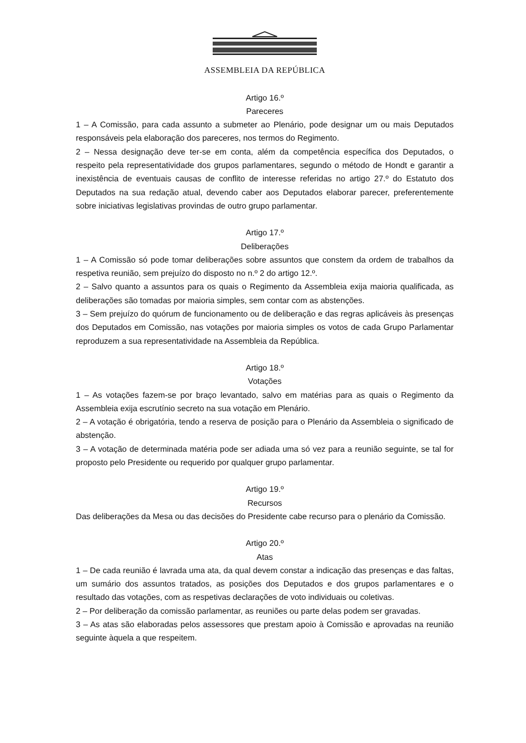ASSEMBLEIA DA REPÚBLICA
Artigo 16.º
Pareceres
1 – A Comissão, para cada assunto a submeter ao Plenário, pode designar um ou mais Deputados responsáveis pela elaboração dos pareceres, nos termos do Regimento.
2 – Nessa designação deve ter-se em conta, além da competência específica dos Deputados, o respeito pela representatividade dos grupos parlamentares, segundo o método de Hondt e garantir a inexistência de eventuais causas de conflito de interesse referidas no artigo 27.º do Estatuto dos Deputados na sua redação atual, devendo caber aos Deputados elaborar parecer, preferentemente sobre iniciativas legislativas provindas de outro grupo parlamentar.
Artigo 17.º
Deliberações
1 – A Comissão só pode tomar deliberações sobre assuntos que constem da ordem de trabalhos da respetiva reunião, sem prejuízo do disposto no n.º 2 do artigo 12.º.
2 – Salvo quanto a assuntos para os quais o Regimento da Assembleia exija maioria qualificada, as deliberações são tomadas por maioria simples, sem contar com as abstenções.
3 – Sem prejuízo do quórum de funcionamento ou de deliberação e das regras aplicáveis às presenças dos Deputados em Comissão, nas votações por maioria simples os votos de cada Grupo Parlamentar reproduzem a sua representatividade na Assembleia da República.
Artigo 18.º
Votações
1 – As votações fazem-se por braço levantado, salvo em matérias para as quais o Regimento da Assembleia exija escrutínio secreto na sua votação em Plenário.
2 – A votação é obrigatória, tendo a reserva de posição para o Plenário da Assembleia o significado de abstenção.
3 – A votação de determinada matéria pode ser adiada uma só vez para a reunião seguinte, se tal for proposto pelo Presidente ou requerido por qualquer grupo parlamentar.
Artigo 19.º
Recursos
Das deliberações da Mesa ou das decisões do Presidente cabe recurso para o plenário da Comissão.
Artigo 20.º
Atas
1 – De cada reunião é lavrada uma ata, da qual devem constar a indicação das presenças e das faltas, um sumário dos assuntos tratados, as posições dos Deputados e dos grupos parlamentares e o resultado das votações, com as respetivas declarações de voto individuais ou coletivas.
2 – Por deliberação da comissão parlamentar, as reuniões ou parte delas podem ser gravadas.
3 – As atas são elaboradas pelos assessores que prestam apoio à Comissão e aprovadas na reunião seguinte àquela a que respeitem.